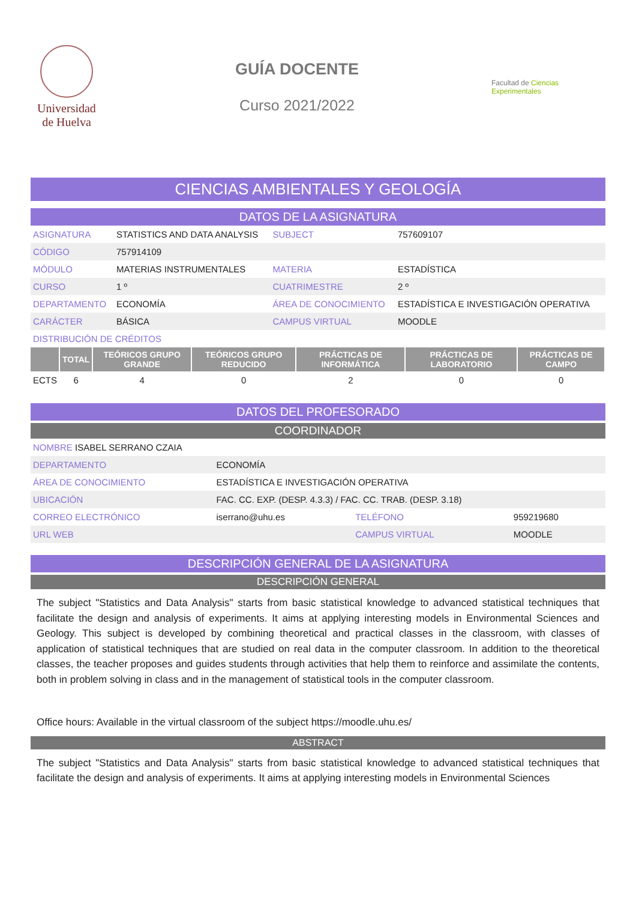Universidad
de Huelva
GUÍA DOCENTE
Curso 2021/2022
Facultad de Ciencias Experimentales
CIENCIAS AMBIENTALES Y GEOLOGÍA
DATOS DE LA ASIGNATURA
| ASIGNATURA | STATISTICS AND DATA ANALYSIS | SUBJECT | 757609107 |
| CÓDIGO | 757914109 | | |
| MÓDULO | MATERIAS INSTRUMENTALES | MATERIA | ESTADÍSTICA |
| CURSO | 1 º | CUATRIMESTRE | 2 º |
| DEPARTAMENTO | ECONOMÍA | ÁREA DE CONOCIMIENTO | ESTADÍSTICA E INVESTIGACIÓN OPERATIVA |
| CARÁCTER | BÁSICA | CAMPUS VIRTUAL | MOODLE |
| DISTRIBUCIÓN DE CRÉDITOS | | | |
| | TOTAL | TEÓRICOS GRUPO GRANDE | TEÓRICOS GRUPO REDUCIDO | PRÁCTICAS DE INFORMÁTICA | PRÁCTICAS DE LABORATORIO | PRÁCTICAS DE CAMPO |
| --- | --- | --- | --- | --- | --- | --- |
| ECTS | 6 | 4 | 0 | 2 | 0 | 0 |
DATOS DEL PROFESORADO
COORDINADOR
| NOMBRE ISABEL SERRANO CZAIA | | | |
| DEPARTAMENTO | ECONOMÍA | | |
| ÁREA DE CONOCIMIENTO | ESTADÍSTICA E INVESTIGACIÓN OPERATIVA | | |
| UBICACIÓN | FAC. CC. EXP. (DESP. 4.3.3) / FAC. CC. TRAB. (DESP. 3.18) | | |
| CORREO ELECTRÓNICO | iserrano@uhu.es | TELÉFONO | 959219680 |
| URL WEB | | CAMPUS VIRTUAL | MOODLE |
DESCRIPCIÓN GENERAL DE LA ASIGNATURA
DESCRIPCIÓN GENERAL
The subject "Statistics and Data Analysis" starts from basic statistical knowledge to advanced statistical techniques that facilitate the design and analysis of experiments. It aims at applying interesting models in Environmental Sciences and Geology. This subject is developed by combining theoretical and practical classes in the classroom, with classes of application of statistical techniques that are studied on real data in the computer classroom. In addition to the theoretical classes, the teacher proposes and guides students through activities that help them to reinforce and assimilate the contents, both in problem solving in class and in the management of statistical tools in the computer classroom.
Office hours: Available in the virtual classroom of the subject https://moodle.uhu.es/
ABSTRACT
The subject "Statistics and Data Analysis" starts from basic statistical knowledge to advanced statistical techniques that facilitate the design and analysis of experiments. It aims at applying interesting models in Environmental Sciences